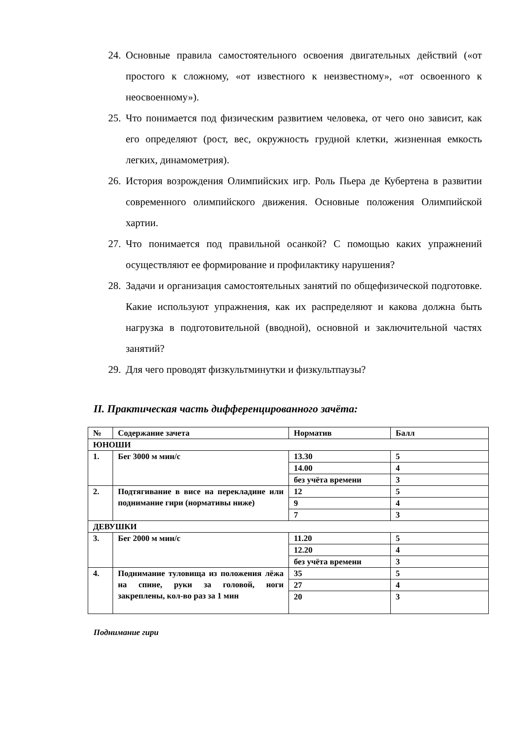24. Основные правила самостоятельного освоения двигательных действий («от простого к сложному, «от известного к неизвестному», «от освоенного к неосвоенному»).
25. Что понимается под физическим развитием человека, от чего оно зависит, как его определяют (рост, вес, окружность грудной клетки, жизненная емкость легких, динамометрия).
26. История возрождения Олимпийских игр. Роль Пьера де Кубертена в развитии современного олимпийского движения. Основные положения Олимпийской хартии.
27. Что понимается под правильной осанкой? С помощью каких упражнений осуществляют ее формирование и профилактику нарушения?
28. Задачи и организация самостоятельных занятий по общефизической подготовке. Какие используют упражнения, как их распределяют и какова должна быть нагрузка в подготовительной (вводной), основной и заключительной частях занятий?
29. Для чего проводят физкультминутки и физкультпаузы?
II. Практическая часть дифференцированного зачёта:
| № | Содержание зачета | Норматив | Балл |
| ЮНОШИ | | | |
| 1. | Бег 3000 м мин/с | 13.30 | 5 |
| | | 14.00 | 4 |
| | | без учёта времени | 3 |
| 2. | Подтягивание в висе на перекладине или поднимание гири (нормативы ниже) | 12 | 5 |
| | | 9 | 4 |
| | | 7 | 3 |
| ДЕВУШКИ | | | |
| 3. | Бег 2000 м мин/с | 11.20 | 5 |
| | | 12.20 | 4 |
| | | без учёта времени | 3 |
| 4. | Поднимание туловища из положения лёжа на спине, руки за головой, ноги закреплены, кол-во раз за 1 мин | 35 | 5 |
| | | 27 | 4 |
| | | 20 | 3 |
Поднимание гири